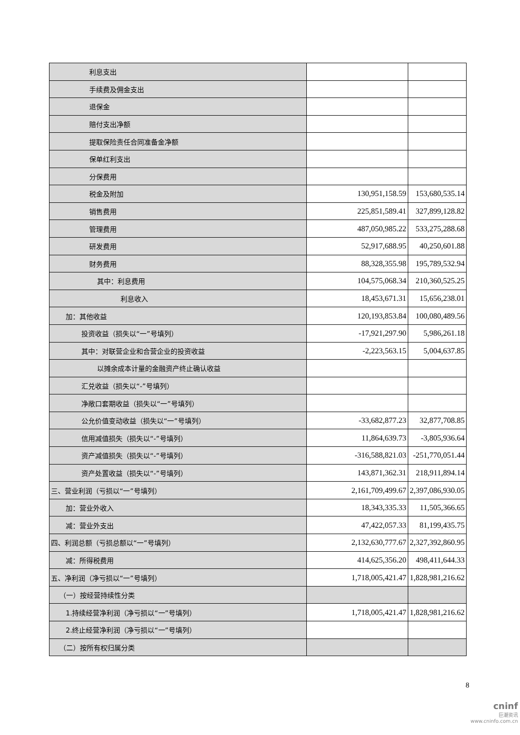| 利息支出 | | |
| 手续费及佣金支出 | | |
| 退保金 | | |
| 赔付支出净额 | | |
| 提取保险责任合同准备金净额 | | |
| 保单红利支出 | | |
| 分保费用 | | |
| 税金及附加 | 130,951,158.59 | 153,680,535.14 |
| 销售费用 | 225,851,589.41 | 327,899,128.82 |
| 管理费用 | 487,050,985.22 | 533,275,288.68 |
| 研发费用 | 52,917,688.95 | 40,250,601.88 |
| 财务费用 | 88,328,355.98 | 195,789,532.94 |
| 其中：利息费用 | 104,575,068.34 | 210,360,525.25 |
| 利息收入 | 18,453,671.31 | 15,656,238.01 |
| 加：其他收益 | 120,193,853.84 | 100,080,489.56 |
| 投资收益（损失以“一”号填列） | -17,921,297.90 | 5,986,261.18 |
| 其中：对联营企业和合营企业的投资收益 | -2,223,563.15 | 5,004,637.85 |
| 以摊余成本计量的金融资产终止确认收益 | | |
| 汇兑收益（损失以“-”号填列） | | |
| 净敞口套期收益（损失以“一”号填列） | | |
| 公允价值变动收益（损失以“一”号填列） | -33,682,877.23 | 32,877,708.85 |
| 信用减值损失（损失以“-”号填列） | 11,864,639.73 | -3,805,936.64 |
| 资产减值损失（损失以“-”号填列） | -316,588,821.03 | -251,770,051.44 |
| 资产处置收益（损失以“-”号填列） | 143,871,362.31 | 218,911,894.14 |
| 三、营业利润（亏损以“一”号填列） | 2,161,709,499.67 | 2,397,086,930.05 |
| 加：营业外收入 | 18,343,335.33 | 11,505,366.65 |
| 减：营业外支出 | 47,422,057.33 | 81,199,435.75 |
| 四、利润总额（亏损总额以“一”号填列） | 2,132,630,777.67 | 2,327,392,860.95 |
| 减：所得税费用 | 414,625,356.20 | 498,411,644.33 |
| 五、净利润（净亏损以“一”号填列） | 1,718,005,421.47 | 1,828,981,216.62 |
| （一）按经营持续性分类 | | |
| 1.持续经营净利润（净亏损以“一”号填列） | 1,718,005,421.47 | 1,828,981,216.62 |
| 2.终止经营净利润（净亏损以“一”号填列） | | |
| （二）按所有权归属分类 | | |
8
cninf
巨潮资讯
www.cninfo.com.cn